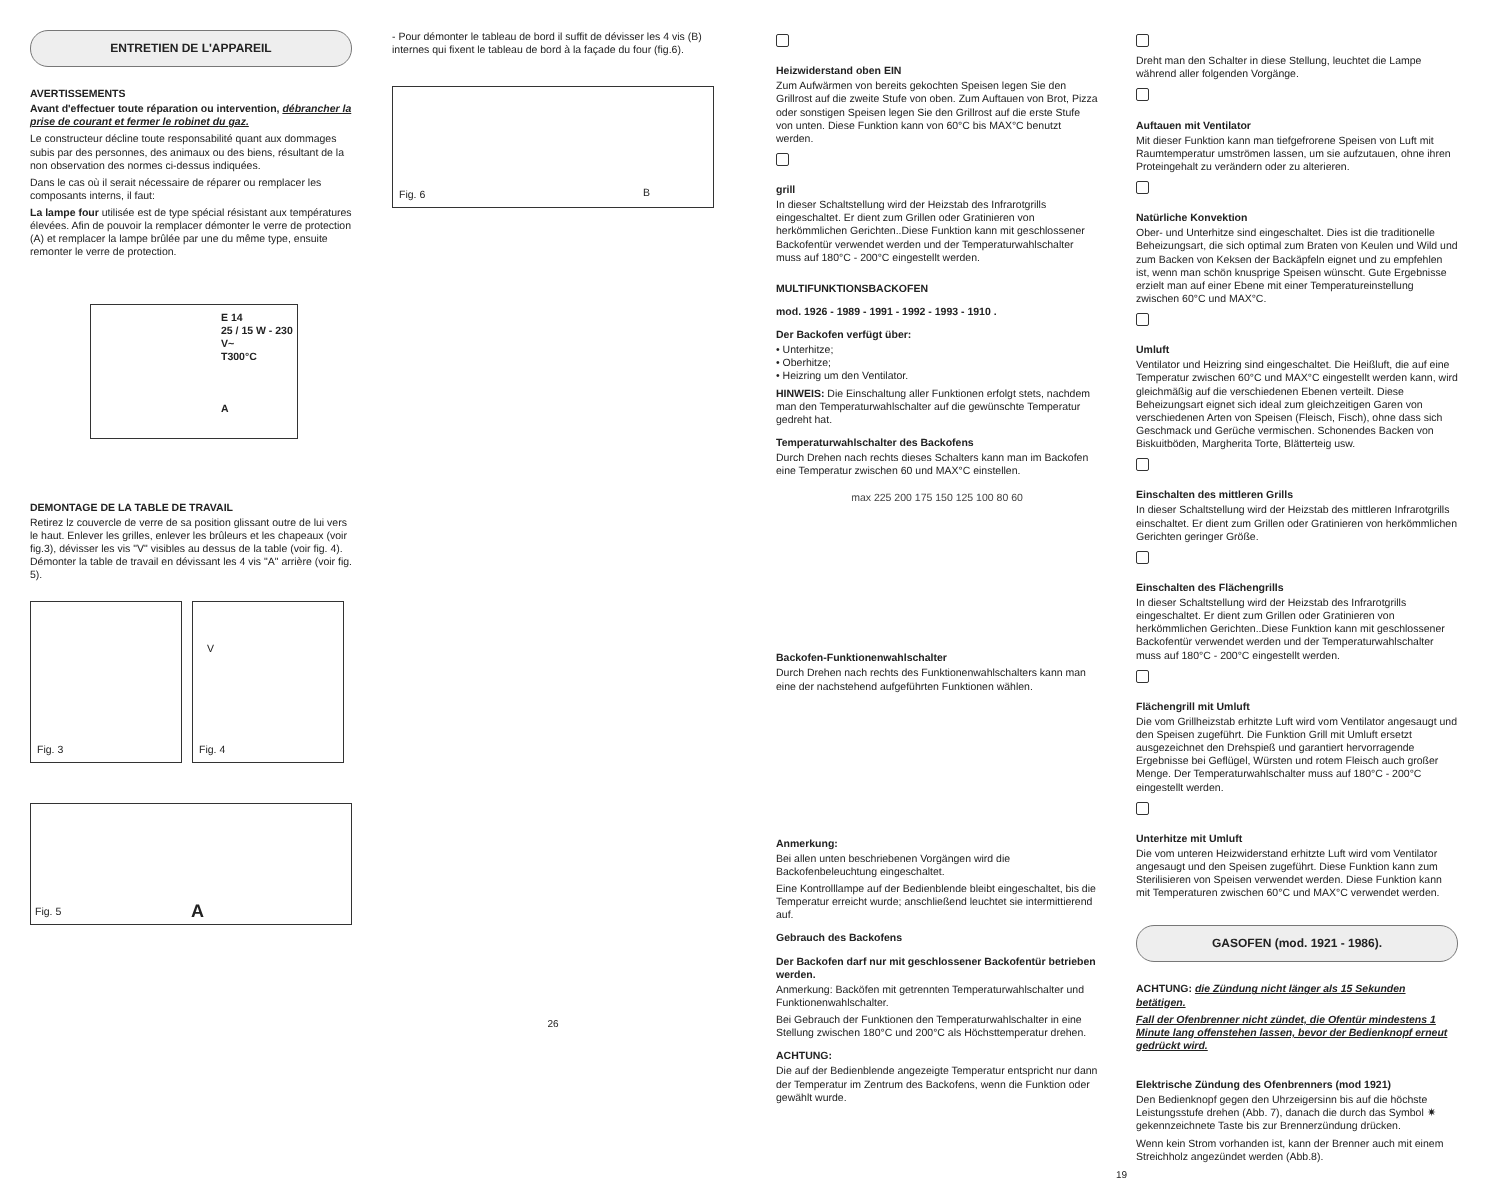ENTRETIEN DE L'APPAREIL
AVERTISSEMENTS
Avant d'effectuer toute réparation ou intervention, débrancher la prise de courant et fermer le robinet du gaz.
Le constructeur décline toute responsabilité quant aux dommages subis par des personnes, des animaux ou des biens, résultant de la non observation des normes ci-dessus indiquées.
Dans le cas où il serait nécessaire de réparer ou remplacer les composants interns, il faut:
La lampe four utilisée est de type spécial résistant aux températures élevées. Afin de pouvoir la remplacer démonter le verre de protection (A) et remplacer la lampe brûlée par une du même type, ensuite remonter le verre de protection.
E 14
25 / 15 W - 230 V~
T300°C
A
DEMONTAGE DE LA TABLE DE TRAVAIL
Retirez lz couvercle de verre de sa position glissant outre de lui vers le haut. Enlever les grilles, enlever les brûleurs et les chapeaux (voir fig.3), dévisser les vis "V" visibles au dessus de la table (voir fig. 4). Démonter la table de travail en dévissant les 4 vis "A" arrière (voir fig. 5).
Fig. 3
V
Fig. 4
Fig. 5 A
- Pour démonter le tableau de bord il suffit de dévisser les 4 vis (B) internes qui fixent le tableau de bord à la façade du four (fig.6).
Fig. 6 B
26
Heizwiderstand oben EIN
Zum Aufwärmen von bereits gekochten Speisen legen Sie den Grillrost auf die zweite Stufe von oben. Zum Auftauen von Brot, Pizza oder sonstigen Speisen legen Sie den Grillrost auf die erste Stufe von unten. Diese Funktion kann von 60°C bis MAX°C benutzt werden.
grill
In dieser Schaltstellung wird der Heizstab des Infrarotgrills eingeschaltet. Er dient zum Grillen oder Gratinieren von herkömmlichen Gerichten..Diese Funktion kann mit geschlossener Backofentür verwendet werden und der Temperaturwahlschalter muss auf 180°C - 200°C eingestellt werden.
MULTIFUNKTIONSBACKOFEN
mod. 1926 - 1989 - 1991 - 1992 - 1993 - 1910 .
Der Backofen verfügt über:
• Unterhitze;
• Oberhitze;
• Heizring um den Ventilator.
HINWEIS: Die Einschaltung aller Funktionen erfolgt stets, nachdem man den Temperaturwahlschalter auf die gewünschte Temperatur gedreht hat.
Temperaturwahlschalter des Backofens
Durch Drehen nach rechts dieses Schalters kann man im Backofen eine Temperatur zwischen 60 und MAX°C einstellen.
max 225 200 175 150 125 100 80 60
Backofen-Funktionenwahlschalter
Durch Drehen nach rechts des Funktionenwahlschalters kann man eine der nachstehend aufgeführten Funktionen wählen.
Anmerkung:
Bei allen unten beschriebenen Vorgängen wird die Backofenbeleuchtung eingeschaltet.
Eine Kontrolllampe auf der Bedienblende bleibt eingeschaltet, bis die Temperatur erreicht wurde; anschließend leuchtet sie intermittierend auf.
Gebrauch des Backofens
Der Backofen darf nur mit geschlossener Backofentür betrieben werden.
Anmerkung: Backöfen mit getrennten Temperaturwahlschalter und Funktionenwahlschalter.
Bei Gebrauch der Funktionen den Temperaturwahlschalter in eine Stellung zwischen 180°C und 200°C als Höchsttemperatur drehen.
ACHTUNG:
Die auf der Bedienblende angezeigte Temperatur entspricht nur dann der Temperatur im Zentrum des Backofens, wenn die Funktion oder gewählt wurde.
Dreht man den Schalter in diese Stellung, leuchtet die Lampe während aller folgenden Vorgänge.
Auftauen mit Ventilator
Mit dieser Funktion kann man tiefgefrorene Speisen von Luft mit Raumtemperatur umströmen lassen, um sie aufzutauen, ohne ihren Proteingehalt zu verändern oder zu alterieren.
Natürliche Konvektion
Ober- und Unterhitze sind eingeschaltet. Dies ist die traditionelle Beheizungsart, die sich optimal zum Braten von Keulen und Wild und zum Backen von Keksen der Backäpfeln eignet und zu empfehlen ist, wenn man schön knusprige Speisen wünscht. Gute Ergebnisse erzielt man auf einer Ebene mit einer Temperatureinstellung zwischen 60°C und MAX°C.
Umluft
Ventilator und Heizring sind eingeschaltet. Die Heißluft, die auf eine Temperatur zwischen 60°C und MAX°C eingestellt werden kann, wird gleichmäßig auf die verschiedenen Ebenen verteilt. Diese Beheizungsart eignet sich ideal zum gleichzeitigen Garen von verschiedenen Arten von Speisen (Fleisch, Fisch), ohne dass sich Geschmack und Gerüche vermischen. Schonendes Backen von Biskuitböden, Margherita Torte, Blätterteig usw.
Einschalten des mittleren Grills
In dieser Schaltstellung wird der Heizstab des mittleren Infrarotgrills einschaltet. Er dient zum Grillen oder Gratinieren von herkömmlichen Gerichten geringer Größe.
Einschalten des Flächengrills
In dieser Schaltstellung wird der Heizstab des Infrarotgrills eingeschaltet. Er dient zum Grillen oder Gratinieren von herkömmlichen Gerichten..Diese Funktion kann mit geschlossener Backofentür verwendet werden und der Temperaturwahlschalter muss auf 180°C - 200°C eingestellt werden.
Flächengrill mit Umluft
Die vom Grillheizstab erhitzte Luft wird vom Ventilator angesaugt und den Speisen zugeführt. Die Funktion Grill mit Umluft ersetzt ausgezeichnet den Drehspieß und garantiert hervorragende Ergebnisse bei Geflügel, Würsten und rotem Fleisch auch großer Menge. Der Temperaturwahlschalter muss auf 180°C - 200°C eingestellt werden.
Unterhitze mit Umluft
Die vom unteren Heizwiderstand erhitzte Luft wird vom Ventilator angesaugt und den Speisen zugeführt. Diese Funktion kann zum Sterilisieren von Speisen verwendet werden. Diese Funktion kann mit Temperaturen zwischen 60°C und MAX°C verwendet werden.
GASOFEN (mod. 1921 - 1986).
ACHTUNG: die Zündung nicht länger als 15 Sekunden betätigen.
Fall der Ofenbrenner nicht zündet, die Ofentür mindestens 1 Minute lang offenstehen lassen, bevor der Bedienknopf erneut gedrückt wird.
Elektrische Zündung des Ofenbrenners (mod 1921)
Den Bedienknopf gegen den Uhrzeigersinn bis auf die höchste Leistungsstufe drehen (Abb. 7), danach die durch das Symbol ✷ gekennzeichnete Taste bis zur Brennerzündung drücken.
Wenn kein Strom vorhanden ist, kann der Brenner auch mit einem Streichholz angezündet werden (Abb.8).
19